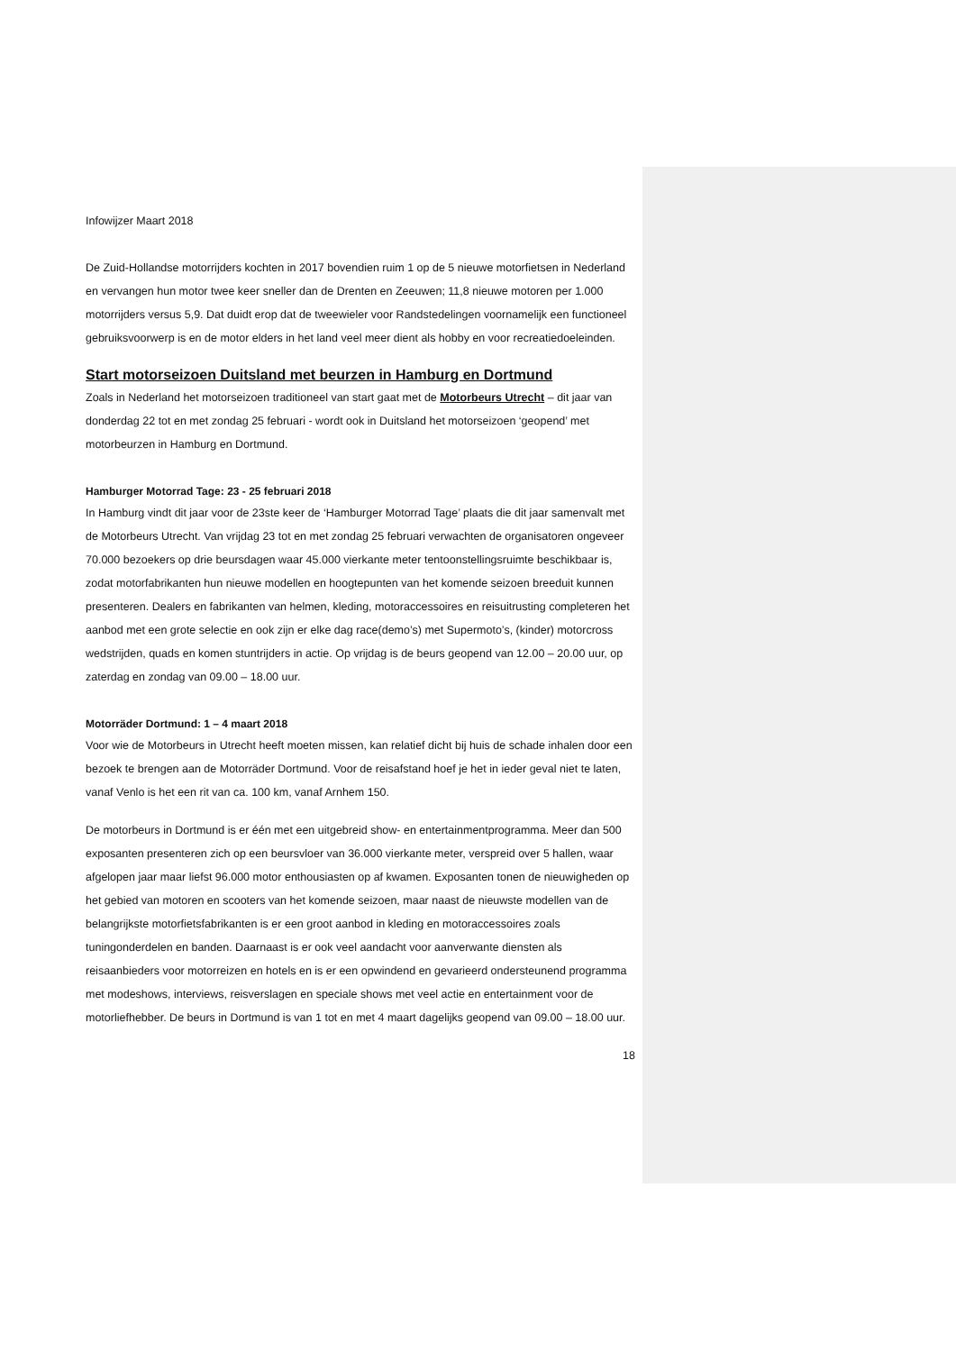Infowijzer Maart 2018
De Zuid-Hollandse motorrijders kochten in 2017 bovendien ruim 1 op de 5 nieuwe motorfietsen in Nederland en vervangen hun motor twee keer sneller dan de Drenten en Zeeuwen; 11,8 nieuwe motoren per 1.000 motorrijders versus 5,9. Dat duidt erop dat de tweewieler voor Randstedelingen voornamelijk een functioneel gebruiksvoorwerp is en de motor elders in het land veel meer dient als hobby en voor recreatiedoeleinden.
Start motorseizoen Duitsland met beurzen in Hamburg en Dortmund
Zoals in Nederland het motorseizoen traditioneel van start gaat met de Motorbeurs Utrecht – dit jaar van donderdag 22 tot en met zondag 25 februari - wordt ook in Duitsland het motorseizoen ‘geopend’ met motorbeurzen in Hamburg en Dortmund.
Hamburger Motorrad Tage: 23 - 25 februari 2018
In Hamburg vindt dit jaar voor de 23ste keer de ‘Hamburger Motorrad Tage’ plaats die dit jaar samenvalt met de Motorbeurs Utrecht. Van vrijdag 23 tot en met zondag 25 februari verwachten de organisatoren ongeveer 70.000 bezoekers op drie beursdagen waar 45.000 vierkante meter tentoonstellingsruimte beschikbaar is, zodat motorfabrikanten hun nieuwe modellen en hoogtepunten van het komende seizoen breeduit kunnen presenteren. Dealers en fabrikanten van helmen, kleding, motoraccessoires en reisuitrusting completeren het aanbod met een grote selectie en ook zijn er elke dag race(demo’s) met Supermoto’s, (kinder) motorcross wedstrijden, quads en komen stuntrijders in actie. Op vrijdag is de beurs geopend van 12.00 – 20.00 uur, op zaterdag en zondag van 09.00 – 18.00 uur.
Motorräder Dortmund: 1 – 4 maart 2018
Voor wie de Motorbeurs in Utrecht heeft moeten missen, kan relatief dicht bij huis de schade inhalen door een bezoek te brengen aan de Motorräder Dortmund. Voor de reisafstand hoef je het in ieder geval niet te laten, vanaf Venlo is het een rit van ca. 100 km, vanaf Arnhem 150.
De motorbeurs in Dortmund is er één met een uitgebreid show- en entertainmentprogramma. Meer dan 500 exposanten presenteren zich op een beursvloer van 36.000 vierkante meter, verspreid over 5 hallen, waar afgelopen jaar maar liefst 96.000 motor enthousiasten op af kwamen. Exposanten tonen de nieuwigheden op het gebied van motoren en scooters van het komende seizoen, maar naast de nieuwste modellen van de belangrijkste motorfietsfabrikanten is er een groot aanbod in kleding en motoraccessoires zoals tuningonderdelen en banden. Daarnaast is er ook veel aandacht voor aanverwante diensten als reisaanbieders voor motorreizen en hotels en is er een opwindend en gevarieerd ondersteunend programma met modeshows, interviews, reisverslagen en speciale shows met veel actie en entertainment voor de motorliefhebber. De beurs in Dortmund is van 1 tot en met 4 maart dagelijks geopend van 09.00 – 18.00 uur.
18